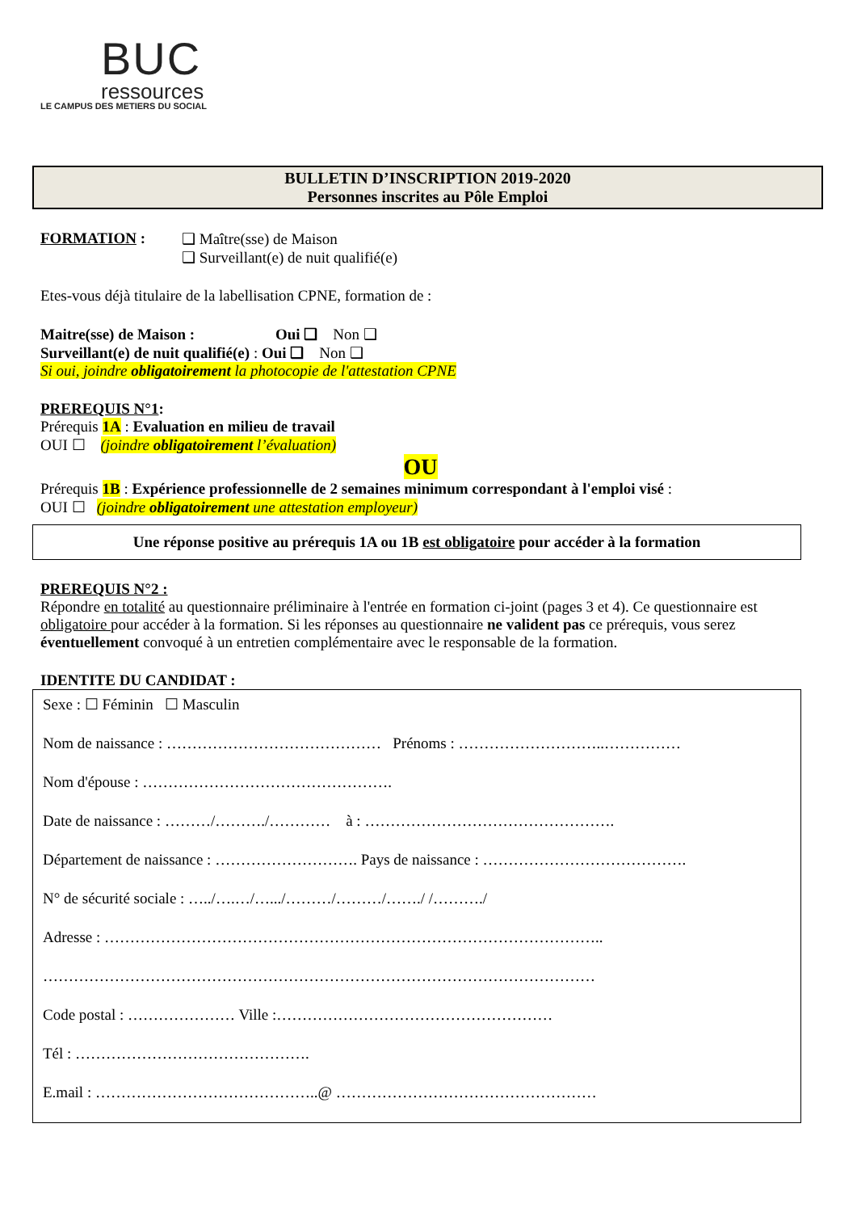BUC
ressources
LE CAMPUS DES METIERS DU SOCIAL
BULLETIN D’INSCRIPTION 2019-2020
Personnes inscrites au Pôle Emploi
FORMATION : ❑ Maître(sse) de Maison
❑ Surveillant(e) de nuit qualifié(e)
Etes-vous déjà titulaire de la labellisation CPNE, formation de :
Maitre(sse) de Maison : Oui ❑ Non ❑
Surveillant(e) de nuit qualifié(e) : Oui ❑ Non ❑
Si oui, joindre obligatoirement la photocopie de l'attestation CPNE
PREREQUIS N°1:
Prérequis 1A : Evaluation en milieu de travail
OUI ☐ (joindre obligatoirement l’évaluation)
OU
Prérequis 1B : Expérience professionnelle de 2 semaines minimum correspondant à l'emploi visé :
OUI ☐ (joindre obligatoirement une attestation employeur)
Une réponse positive au prérequis 1A ou 1B est obligatoire pour accéder à la formation
PREREQUIS N°2 :
Répondre en totalité au questionnaire préliminaire à l'entrée en formation ci-joint (pages 3 et 4). Ce questionnaire est obligatoire pour accéder à la formation. Si les réponses au questionnaire ne valident pas ce prérequis, vous serez éventuellement convoqué à un entretien complémentaire avec le responsable de la formation.
IDENTITE DU CANDIDAT :
Sexe : ☐ Féminin ☐ Masculin
Nom de naissance : …………………………………… Prénoms : ………………………..……………
Nom d'épouse : ………………………………………….
Date de naissance : ………/………./………… à : ………………………………………….
Département de naissance : ………………………. Pays de naissance : ………………………………….
N° de sécurité sociale : …../….…/….../………/………/……./ /………./
Adresse : ……………………………………………………………………………………..
………………………………………………………………………………………………
Code postal : ………………… Ville :………………………………………………
Tél : ……………………………………….
E.mail : ……………………………………..@ ……………………………………………